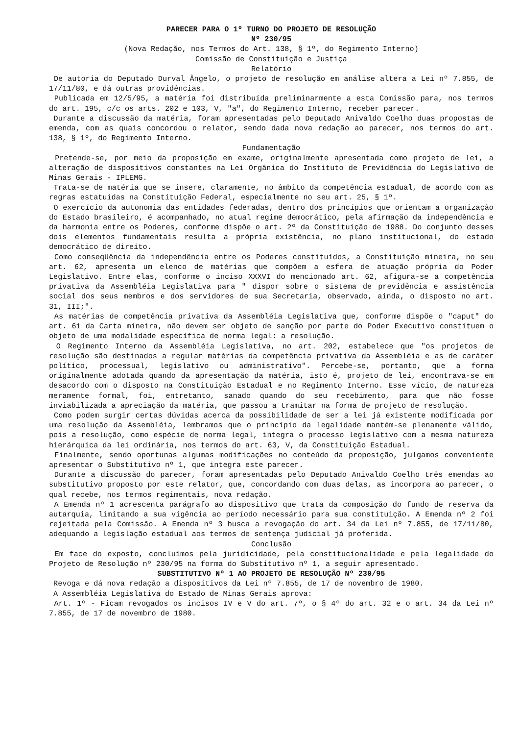PARECER PARA O 1º TURNO DO PROJETO DE RESOLUÇÃO
Nº 230/95
(Nova Redação, nos Termos do Art. 138, § 1º, do Regimento Interno)
Comissão de Constituição e Justiça
Relatório
De autoria do Deputado Durval Ângelo, o projeto de resolução em análise altera a Lei nº 7.855, de 17/11/80, e dá outras providências.
Publicada em 12/5/95, a matéria foi distribuída preliminarmente a esta Comissão para, nos termos do art. 195, c/c os arts. 202 e 103, V, "a", do Regimento Interno, receber parecer.
Durante a discussão da matéria, foram apresentadas pelo Deputado Anivaldo Coelho duas propostas de emenda, com as quais concordou o relator, sendo dada nova redação ao parecer, nos termos do art. 138, § 1º, do Regimento Interno.
Fundamentação
Pretende-se, por meio da proposição em exame, originalmente apresentada como projeto de lei, a alteração de dispositivos constantes na Lei Orgânica do Instituto de Previdência do Legislativo de Minas Gerais - IPLEMG.
Trata-se de matéria que se insere, claramente, no âmbito da competência estadual, de acordo com as regras estatuídas na Constituição Federal, especialmente no seu art. 25, § 1º.
O exercício da autonomia das entidades federadas, dentro dos princípios que orientam a organização do Estado brasileiro, é acompanhado, no atual regime democrático, pela afirmação da independência e da harmonia entre os Poderes, conforme dispõe o art. 2º da Constituição de 1988. Do conjunto desses dois elementos fundamentais resulta a própria existência, no plano institucional, do estado democrático de direito.
Como conseqüência da independência entre os Poderes constituídos, a Constituição mineira, no seu art. 62, apresenta um elenco de matérias que compõem a esfera de atuação própria do Poder Legislativo. Entre elas, conforme o inciso XXXVI do mencionado art. 62, afigura-se a competência privativa da Assembléia Legislativa para " dispor sobre o sistema de previdência e assistência social dos seus membros e dos servidores de sua Secretaria, observado, ainda, o disposto no art. 31, III;".
As matérias de competência privativa da Assembléia Legislativa que, conforme dispõe o "caput" do art. 61 da Carta mineira, não devem ser objeto de sanção por parte do Poder Executivo constituem o objeto de uma modalidade específica de norma legal: a resolução.
O Regimento Interno da Assembléia Legislativa, no art. 202, estabelece que "os projetos de resolução são destinados a regular matérias da competência privativa da Assembléia e as de caráter político, processual, legislativo ou administrativo". Percebe-se, portanto, que a forma originalmente adotada quando da apresentação da matéria, isto é, projeto de lei, encontrava-se em desacordo com o disposto na Constituição Estadual e no Regimento Interno. Esse vício, de natureza meramente formal, foi, entretanto, sanado quando do seu recebimento, para que não fosse inviabilizada a apreciação da matéria, que passou a tramitar na forma de projeto de resolução.
Como podem surgir certas dúvidas acerca da possibilidade de ser a lei já existente modificada por uma resolução da Assembléia, lembramos que o princípio da legalidade mantém-se plenamente válido, pois a resolução, como espécie de norma legal, integra o processo legislativo com a mesma natureza hierárquica da lei ordinária, nos termos do art. 63, V, da Constituição Estadual.
Finalmente, sendo oportunas algumas modificações no conteúdo da proposição, julgamos conveniente apresentar o Substitutivo nº 1, que integra este parecer.
Durante a discussão do parecer, foram apresentadas pelo Deputado Anivaldo Coelho três emendas ao substitutivo proposto por este relator, que, concordando com duas delas, as incorpora ao parecer, o qual recebe, nos termos regimentais, nova redação.
A Emenda nº 1 acrescenta parágrafo ao dispositivo que trata da composição do fundo de reserva da autarquia, limitando a sua vigência ao período necessário para sua constituição. A Emenda nº 2 foi rejeitada pela Comissão. A Emenda nº 3 busca a revogação do art. 34 da Lei nº 7.855, de 17/11/80, adequando a legislação estadual aos termos de sentença judicial já proferida.
Conclusão
Em face do exposto, concluímos pela juridicidade, pela constitucionalidade e pela legalidade do Projeto de Resolução nº 230/95 na forma do Substitutivo nº 1, a seguir apresentado.
SUBSTITUTIVO Nº 1 AO PROJETO DE RESOLUÇÃO Nº 230/95
Revoga e dá nova redação a dispositivos da Lei nº 7.855, de 17 de novembro de 1980.
A Assembléia Legislativa do Estado de Minas Gerais aprova:
Art. 1º - Ficam revogados os incisos IV e V do art. 7º, o § 4º do art. 32 e o art. 34 da Lei nº 7.855, de 17 de novembro de 1980.